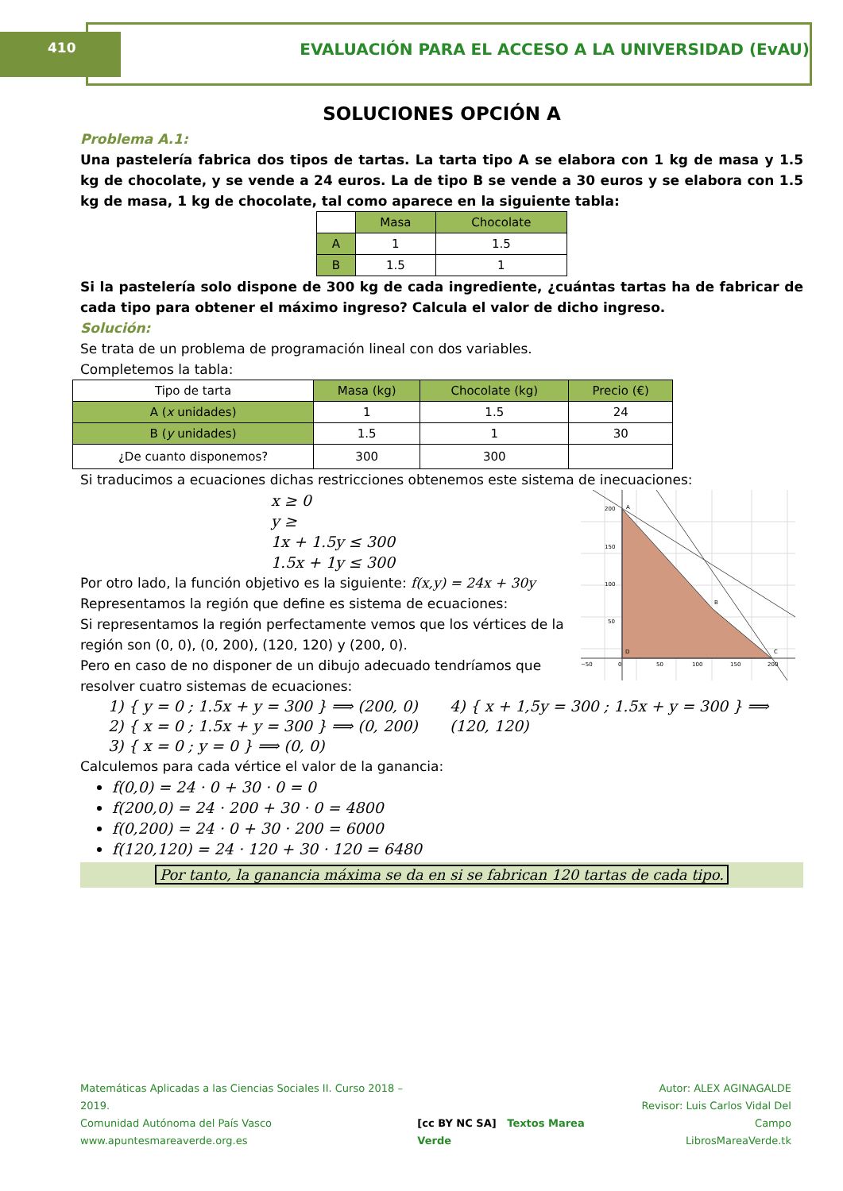410 EVALUACIÓN PARA EL ACCESO A LA UNIVERSIDAD (EvAU)
SOLUCIONES OPCIÓN A
Problema A.1:
Una pastelería fabrica dos tipos de tartas. La tarta tipo A se elabora con 1 kg de masa y 1.5 kg de chocolate, y se vende a 24 euros. La de tipo B se vende a 30 euros y se elabora con 1.5 kg de masa, 1 kg de chocolate, tal como aparece en la siguiente tabla:
| | Masa | Chocolate |
| --- | --- | --- |
| A | 1 | 1.5 |
| B | 1.5 | 1 |
Si la pastelería solo dispone de 300 kg de cada ingrediente, ¿cuántas tartas ha de fabricar de cada tipo para obtener el máximo ingreso? Calcula el valor de dicho ingreso.
Solución:
Se trata de un problema de programación lineal con dos variables.
Completemos la tabla:
| Tipo de tarta | Masa (kg) | Chocolate (kg) | Precio (€) |
| --- | --- | --- | --- |
| A ( x unidades) | 1 | 1.5 | 24 |
| B ( y unidades) | 1.5 | 1 | 30 |
| ¿De cuanto disponemos? | 300 | 300 | |
Si traducimos a ecuaciones dichas restricciones obtenemos este sistema de inecuaciones:
x ≥ 0
y ≥
1x + 1.5y ≤ 300
1.5x + 1y ≤ 300
Por otro lado, la función objetivo es la siguiente: f(x,y) = 24x + 30y
Representamos la región que define es sistema de ecuaciones:
Si representamos la región perfectamente vemos que los vértices de la región son (0, 0), (0, 200), (120, 120) y (200, 0).
Pero en caso de no disponer de un dibujo adecuado tendríamos que resolver cuatro sistemas de ecuaciones:
A
B
C
D
200
150
100
50
0
50
100
150
200
−50
1) { y = 0 ; 1.5x + y = 300 } ⟹ (200, 0)
2) { x = 0 ; 1.5x + y = 300 } ⟹ (0, 200)
3) { x = 0 ; y = 0 } ⟹ (0, 0)
4) { x + 1,5y = 300 ; 1.5x + y = 300 } ⟹ (120, 120)
Calculemos para cada vértice el valor de la ganancia:
f(0,0) = 24 · 0 + 30 · 0 = 0
f(200,0) = 24 · 200 + 30 · 0 = 4800
f(0,200) = 24 · 0 + 30 · 200 = 6000
f(120,120) = 24 · 120 + 30 · 120 = 6480
Por tanto, la ganancia máxima se da en si se fabrican 120 tartas de cada tipo.
Matemáticas Aplicadas a las Ciencias Sociales II. Curso 2018 – 2019.
Comunidad Autónoma del País Vasco
www.apuntesmareaverde.org.es
[cc BY NC SA] Textos Marea Verde
Autor: ALEX AGINAGALDE
Revisor: Luis Carlos Vidal Del Campo
LibrosMareaVerde.tk